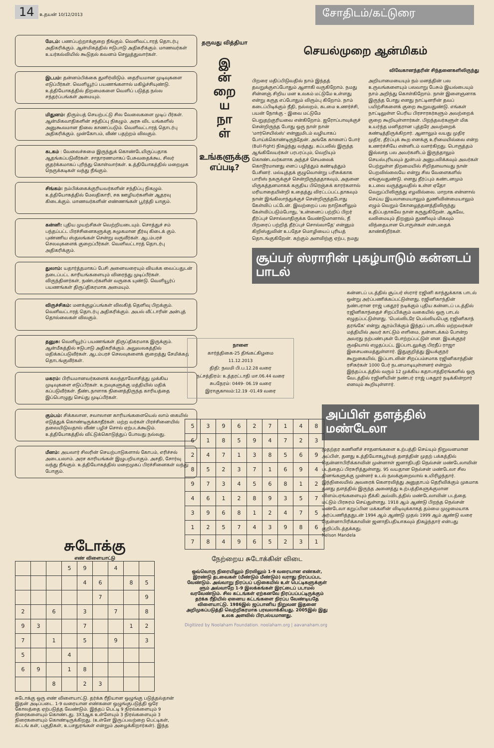14 உதயன் 10/12/2013
சோதிடம்/கட்டுரை
மேடம்: பணப்பற்றாக்குறை நீங்கும். வெளிவட்டாரத் தொடர்பு அதிகரிக்கும். ஆன்மிகத்தில் ஈடுபாடு அதிகரிக்கும். மாணவர்கள் உயர்கல்வியில் கூடுதல் கவனம் செலுத்துவார்கள்.
இடபம்: தன்னம்பிக்கை துளிர்விடும். தைரியமான முடிவுகளை எடுப்பீர்கள். வெளியூர்ப் பயணங்களால் மகிழ்ச்சியுண்டு. உத்தியோகத்தில் திறமைகளை வெளிப் படுத்த நல்ல சந்தர்ப்பங்கள் அமையும்.
மிதுனம்: திரும்பத் செயற்பட்டு சில வேலைகளை முடிப் பீர்கள். ஆன்மிகவாதிகளின் சந்திப்பு நிகழும். அரசு விட யங்களில் அனுகூலமான நிலை காணப்படும். வெளிவட்டாரத் தொடர்பு அதிகரிக்கும். முன்கோபம், வீண் பதற்றம் விலகும்.
கடகம் : வேலைச்சுமை இருந்துக் கொண்டேயிருப்பதாக ஆதங்கப்படுவீர்கள். சாதாரணமாகப் பேசுவதைக்கூட சிலர் குதர்க்கமாகப் புரிந்து கொள்வார்கள். உத்தியோகத்தில் மறைமுக நெருக்கடிகள் வந்து நீங்கும்.
சிங்கம்: நம்பிக்கைக்குரியவர்களின் சந்திப்பு நிகழும். உத்தியோகத்தில் மேலதிகாரி, சக ஊழியர்களின் ஆதரவு கிடைக்கும். மாணவர்களின் எண்ணங்கள் பூர்த்தி யாகும்.
கன்னி: புதிய முயற்சிகள் வெற்றியடையும். சொத்துச் சம் பந்தப்பட்ட பிரச்சினைகளுக்கு சுமுகமான தீர்வு கிடைக் கும். புண்ணிய ஸ்தலங்கள் சென்று வருவீர்கள். ஆடம்பரச் செலவுகளைக் குறைப்பீர்கள். வெளிவட்டாரத் தொடர்பு அதிகரிக்கும்.
துலாம்: யதார்த்தமாகப் பேசி அனைவரையும் வியக்க வைப்பதுடன் தடைப்பட்ட காரியங்களையும் விரைந்து முடிப்பீர்கள். விருந்தினர்கள், நண்பர்களின் வருகை யுண்டு. வெளியூர்ப் பயணங்கள் திருப்திகரமாக அமையும்.
விருச்சிகம்: மனக்குழப்பங்கள் விலகித் தெளிவு பிறக்கும். வெளிவட்டாரத் தொடர்பு அதிகரிக்கும். அயல் வீட்டாரின் அன்புத் தொல்லைகள் விலகும்.
தனுசு: வெளியூர்ப் பயணங்கள் திருப்திகரமாக இருக்கும். ஆன்மீகத்தில் ஈடுபாடு அதிகரிக்கும். அலுவலகத்தில் மதிக்கப்படுவீர்கள். ஆடம்பரச் செலவுகளைக் குறைத்து சேமிக்கத் தொடங்குவீர்கள்.
மகரம்: பிரியமானவர்களைக் கலந்தாலோசித்து முக்கிய முடிவுகளை எடுப்பீர்கள். உறவுகளுக்கு மத்தியில் மதிக் கப்படுவீர்கள். நீண்டநாளாக நினைத்திருந்த காரியத்தை இப்பொழுது செய்து முடிப்பீர்கள்.
கும்பம்: சிக்கலான, சவாலான காரியங்களையெல் லாம் கையில் எடுத்துக் கொண்டிருக்காதீர்கள். மற்ற வர்கள் பிரச்சினையில் தலையிடுவதால் வீண் பழிச் சொல் ஏற்படக்கூடும். உத்தியோகத்தில் விட்டுக்கொடுத்துப் போவது நல்லது.
மீனம்: அயலார் சிலரின் செயற்பாடுகளால் கோபம், எரிச்சல் அடையலாம். அரச காரியங்கள் இழுபறியாகும். அசதி, சோர்வு வந்து நீங்கும். உத்தியோகத்தில் மறைமுகப் பிரச்சினைகள் வந்து போகும்.
தருவது வித்தியா
இ
ன்
றை
ய
நா
ள்
உங்களுக்கு எப்படி?
செயல்முறை ஆன்மிகம்
விவேகானந்தரின் சிந்தனைகளிலிருந்து
பிறரை மதிப்பிடுவதில் நாம் இந்தத் தவறுக்குஎப்போதும் ஆளாகி வருகிறோம். நமது சின்னஞ் சிறிய மன உலகம் மட்டுமே உள்ளது என்று கருத எப்போதும் விரும்பு கிறோம். நாம் கடைப்பிடிக்கும் நீதி, நல்லறம், கடமை உணர்ச்சி, பயன் நோக்கு – இவை மட்டுமே பெறுதற்குரியவை என்கிறோம். ஐரோப்பாவுக்குச் சென்றிருந்த போது ஒரு நாள் நான் 'மார்செயில்ஸ்' என்னுமிடம் வழியாகப் போய்க்கொண்டிருந்தேன். அங்கே காளைப் போர் (Bull-Fight) நிகழ்ந்து வந்தது. கப்பலில் இருந்த ஆங்கிலேயர்கள் பரபரப்பும், வெறியும் கொண்டவர்களாக அந்தச் செயலைக் கொடூரமானது எனப் பழித்தும் கண்டித்தும் பேசினர். மல்யுத்தக் குழுவொன்று பரிசுக்காக பாரிஸ் நகருக்குச் சென்றிருந்ததாகவும், அதனை மிருகத்தனமாகக் கருதிய பிரெஞ்சுக் காரர்களால் மரியாதையின்றி உதைத்து விரட்டப்பட்டதாகவும் நான் இங்கிலாந்துக்குச் சென்றிருந்தபோது கேள்விப் பட்டேன். இவற்றைப் பல நாடுகளிலும் கேள்விப்படும்போது, 'உன்னைப் பற்றிப் பிறர் தீர்ப்புச் சொல்லாதிருக்க வேண்டுமானால், நீ பிறரைப் பற்றித் தீர்ப்புச் சொல்லாதே' என்னும் கிறிஸ்துவின் உபதேச மொழியைப் புரியத் தொடங்குகிறேன். கற்கும் அளவிற்கு ஏற்ப, நமது அறியாமையையும் நம் மனத்தின் பல உருவங்களையும் பலவாறு பேசும் இயல்பையும் நாம் அறிந்து கொள்கிறோம். நான் இளைஞனாக இருந்த போது எனது நாட்டினரின் தவப் பயிற்சிகளைக் குறை கூறுவதுண்டு. எங்கள் நாட்டிலுள்ள பெரிய பிரசாரகர்களும் அவற்றைக் குறை கூறியுள்ளார்கள். பிறந்தவர்களுள் மிக உயர்ந்த மனிதரான புத்தரே அவற்றைக் கண்டித்திருக்கிறார். ஆனாலும் வயது முதிர முதிர, தீர்ப்புக் கூற எனக்கு உரிமையில்லை என்ற உணர்ச்சியே என்னிடம் வளர்கிறது. பொருத்தம் இல்லாத பல அவர்களிடம் இருந்தாலும் செயல்புரியவும் துன்பம் அனுபவிக்கவும் அவர்கள் பெற்றுள்ள திறமையில் சிறிதளவாவது நான் பெறவில்லையே என்று சில வேளைகளில் ஏங்குவதுண்டு. எனது தீர்ப்பும் கண்டனமும் உடலை வருத்துவதில் உள்ள ஏதோ வெறுப்பிலிருந்து எழவில்லை. மாறாக என்னால் செய்ய இயலாமையாலும் துணிவின்மையாலும் எழும் வெறும் கோழைத்தனத்திலிருந்து உதிப்பதாகவே நான் கருதுகிறேன். ஆகவே, வலிமையும் திறனும் துணிவும் மிகவும் விந்தையான பொருள்கள் என்பதைக் காண்கிறீர்கள்.
சூப்பர் ஸ்ராரின் புகழ்பாடும் கன்னடப் பாடல்
கன்னடப் படத்தில் சூப்பர் ஸ்ரார் ரஜினி காந்துக்காக பாடல் ஒன்று அர்ப்பணிக்கப்பட்டுள்ளது. ரஜினிகாந்தின் நண்பரான ராஜ் பகதூர் நடிக்கும் புதிய கன்னடப் படத்தில் ரஜினிகாந்தைச் சிறப்பிக்கும் வகையில் ஒரு பாடல் எழுதப்பட்டுள்ளது. 'பெல்லிடரே பெல்லியபெகு ரஜினிகாந் தரங்கே' என்று ஆரம்பிக்கும் இந்தப் பாடலில் மற்றவர்கள் மத்தியில் அவர் காட்டும் எளிமை, தன்னடக்கம் போன்ற அவரது நற்பண்புகள் போற்றப்பட்டுள் ளன. இயக்குநர் ருஷியால் எழுதப்பட்ட இப்பாடலுக்கு பிரதீப் ராஜா இசையமைத்துள்ளார். இதுகுறித்து இயக்குநர் கூறுகையில், இப்பாடலின் சிறப்பம்சமாக ரஜினிகாந்தின் ரசிகர்கள் 1000 பேர் நடனமாடியுள்ளனர் என்றும் இந்தப்படத்தில் வரும் 12 முக்கிய கதாபாத்திரங்களில் ஒரு வேடத்தில் ரஜினியின் நண்பர் ராஜ் பகதூர் நடிக்கின்றார் எனவும் கூறியுள்ளார்.
நாளை
கார்த்திகை-25 திங்கட்கிழமை
11.12.2013
திதி: நவமி பி.ப.12.28 வரை
நட்சத்திரம்: உத்தரட்டாதி மா.06.44 வரை
சுபநேரம்: 0449- 06.19 வரை
இராகுகாலம்:12.19 -01.49 வரை
அப்பிள் தளத்தில் மண்டேலா
முதற்தர கணினிச் சாதனங்களை உற்பத்தி செய்யும் நிறுவனமான அப்பிள், தனது உத்தியோகபூர்வத் தளத்தின் முதற் பக்கத்தில் தென்னாபிரிக்காவின் முன்னாள் ஜனாதிபதி நெல்சன் மண்டேலாவின் படத்தைப் பிரசுரித்துள்ளது. 95 வயதான நெல்சன் மண்டேலா சில தினங்களுக்கு முன்னர் உடல் நலக்குறைவால் உயிரிழந்தார். இந்நிலையில் அவரைக் கௌரவித்து அனுதாபம் தெரிவிக்கும் முகமாக தனது தளத்தில் இருந்த அனைத்து உற்பத்திகளுக்குமான விளம்பரங்களையும் நீக்கி அவ்விடத்தில் மண்டேலாவின் படத்தை மட்டும் பிரசுரம் செய்துள்ளது. 1918 ஆம் ஆண்டு பிறந்த நெல்சன் மண்டேலா கறுப்பின மக்களின் விடிவுக்காகத் தம்மை முழுமையாக அர்ப்பணித்ததுடன் 1994 ஆம் ஆண்டு முதல் 1999 ஆம் ஆண்டு வரை தென்னாபிரிக்காவின் ஜனாதிபதியாகவும் திகழ்ந்தார் என்பது குறிப்பிடத்தக்கது.
Nelson Mandela
சுடோக்கு
எண் விளையாட்டு
| | | | 5 | 9 | | 4 | | |
| | | | | 4 | 6 | | 8 | 5 |
| | | | | | 7 | | | 9 |
| 2 | | 6 | | 3 | | 7 | | 8 |
| 9 | 3 | | | 7 | | | 1 | 2 |
| 7 | | 1 | | 5 | | 9 | | 3 |
| 5 | | | 4 | | | | | |
| 6 | 9 | | 1 | 8 | | | | |
| | | 8 | | 2 | 3 | | | |
சுடோக்கு ஒரு எண் விளையாட்டு. தர்க்க ரீதியான ஒழுங்கு படுத்தல்தான் இதன் அடிப்படை. 1-9 வரையான எண்களை ஒழுங்குபடுத்தி ஒரே கோலத்தை ஏற்படுத்த வேண்டும். இந்தப் பெட்டி 9 நிரல்களையும் 9 நிரைகளையும் கொண்டது. 3X3ஆக உள்ளேயும் 3 நிரல்களையும் 3 நிரைகளையும் கொண்டிருக்கிறது. (உள்ளே இருப்பவற்றை பெட்டிகள், கட்டங் கள், பகுதிகள், உபசதுரங்கள் என்றும் அழைக்கிறார்கள்). இந்த
| 5 | 3 | 9 | 6 | 2 | 7 | 1 | 4 | 8 |
| 6 | 1 | 8 | 5 | 9 | 4 | 7 | 2 | 3 |
| 2 | 4 | 7 | 1 | 3 | 8 | 5 | 6 | 9 |
| 8 | 5 | 2 | 3 | 7 | 1 | 6 | 9 | 4 |
| 9 | 7 | 3 | 4 | 5 | 6 | 8 | 1 | 2 |
| 4 | 6 | 1 | 2 | 8 | 9 | 3 | 5 | 7 |
| 3 | 9 | 6 | 8 | 1 | 2 | 4 | 7 | 5 |
| 1 | 2 | 5 | 7 | 4 | 3 | 9 | 8 | 6 |
| 7 | 8 | 4 | 9 | 6 | 5 | 2 | 3 | 1 |
நேற்றைய சுடோக்கின் விடை
ஒவ்வொரு நிரையிலும் நிரலிலும் 1-9 வரையான எண்கள், இரண்டு தடவைகள் (மீண்டும் மீண்டும்) வராது நிரப்பப்பட வேண்டும். அவ்வாறு நிரப்பப் படுகையில் உள் பெட்டிகளுக்குள் ளும் அவ்வாறே 1-9 இலக்கங்கள் இரட்டைப் படாமல் வரவேண்டும். சில கட்டங்கள் ஏற்கனவே நிரப்பப்பட்டிருக்கும் தர்க்க ரீதியில் ஏனைய கட்டங்களை நிரப்ப வேண்டியதே விளையாட்டு. 1986இல் ஜப்பானிய நிறுவன இதனை அறிமுகப்படுத்தி வெற்றிகரமாக பரவலாக்கியது. 2005இல் இது உலக அளவில் பிரபல்யமானது.
Digitized by Noolaham Foundation. noolaham.org | aavanaham.org